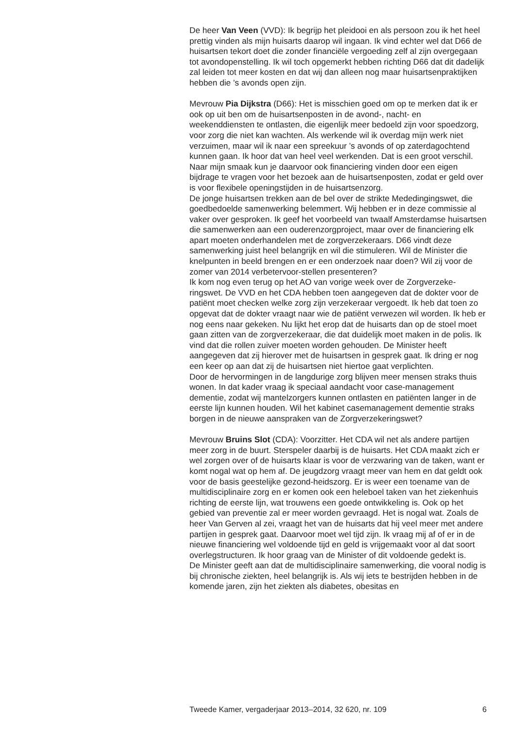De heer Van Veen (VVD): Ik begrijp het pleidooi en als persoon zou ik het heel prettig vinden als mijn huisarts daarop wil ingaan. Ik vind echter wel dat D66 de huisartsen tekort doet die zonder financiële vergoeding zelf al zijn overgegaan tot avondopenstelling. Ik wil toch opgemerkt hebben richting D66 dat dit dadelijk zal leiden tot meer kosten en dat wij dan alleen nog maar huisartsenpraktijken hebben die ’s avonds open zijn.
Mevrouw Pia Dijkstra (D66): Het is misschien goed om op te merken dat ik er ook op uit ben om de huisartsenposten in de avond-, nacht- en weekenddiensten te ontlasten, die eigenlijk meer bedoeld zijn voor spoedzorg, voor zorg die niet kan wachten. Als werkende wil ik overdag mijn werk niet verzuimen, maar wil ik naar een spreekuur ’s avonds of op zaterdagochtend kunnen gaan. Ik hoor dat van heel veel werkenden. Dat is een groot verschil. Naar mijn smaak kun je daarvoor ook financiering vinden door een eigen bijdrage te vragen voor het bezoek aan de huisartsenposten, zodat er geld over is voor flexibele openingstijden in de huisartsenzorg.
De jonge huisartsen trekken aan de bel over de strikte Mededingingswet, die goedbedoelde samenwerking belemmert. Wij hebben er in deze commissie al vaker over gesproken. Ik geef het voorbeeld van twaalf Amsterdamse huisartsen die samenwerken aan een ouderenzorgproject, maar over de financiering elk apart moeten onderhandelen met de zorgverzekeraars. D66 vindt deze samenwerking juist heel belangrijk en wil die stimuleren. Wil de Minister die knelpunten in beeld brengen en er een onderzoek naar doen? Wil zij voor de zomer van 2014 verbetervoor-stellen presenteren?
Ik kom nog even terug op het AO van vorige week over de Zorgverzeke-ringswet. De VVD en het CDA hebben toen aangegeven dat de dokter voor de patiënt moet checken welke zorg zijn verzekeraar vergoedt. Ik heb dat toen zo opgevat dat de dokter vraagt naar wie de patiënt verwezen wil worden. Ik heb er nog eens naar gekeken. Nu lijkt het erop dat de huisarts dan op de stoel moet gaan zitten van de zorgverzekeraar, die dat duidelijk moet maken in de polis. Ik vind dat die rollen zuiver moeten worden gehouden. De Minister heeft aangegeven dat zij hierover met de huisartsen in gesprek gaat. Ik dring er nog een keer op aan dat zij de huisartsen niet hiertoe gaat verplichten.
Door de hervormingen in de langdurige zorg blijven meer mensen straks thuis wonen. In dat kader vraag ik speciaal aandacht voor case-management dementie, zodat wij mantelzorgers kunnen ontlasten en patiënten langer in de eerste lijn kunnen houden. Wil het kabinet casemanagement dementie straks borgen in de nieuwe aanspraken van de Zorgverzekeringswet?
Mevrouw Bruins Slot (CDA): Voorzitter. Het CDA wil net als andere partijen meer zorg in de buurt. Sterspeler daarbij is de huisarts. Het CDA maakt zich er wel zorgen over of de huisarts klaar is voor de verzwaring van de taken, want er komt nogal wat op hem af. De jeugdzorg vraagt meer van hem en dat geldt ook voor de basis geestelijke gezond-heidszorg. Er is weer een toename van de multidisciplinaire zorg en er komen ook een heleboel taken van het ziekenhuis richting de eerste lijn, wat trouwens een goede ontwikkeling is. Ook op het gebied van preventie zal er meer worden gevraagd. Het is nogal wat. Zoals de heer Van Gerven al zei, vraagt het van de huisarts dat hij veel meer met andere partijen in gesprek gaat. Daarvoor moet wel tijd zijn. Ik vraag mij af of er in de nieuwe financiering wel voldoende tijd en geld is vrijgemaakt voor al dat soort overlegstructuren. Ik hoor graag van de Minister of dit voldoende gedekt is.
De Minister geeft aan dat de multidisciplinaire samenwerking, die vooral nodig is bij chronische ziekten, heel belangrijk is. Als wij iets te bestrijden hebben in de komende jaren, zijn het ziekten als diabetes, obesitas en
Tweede Kamer, vergaderjaar 2013–2014, 32 620, nr. 109 6